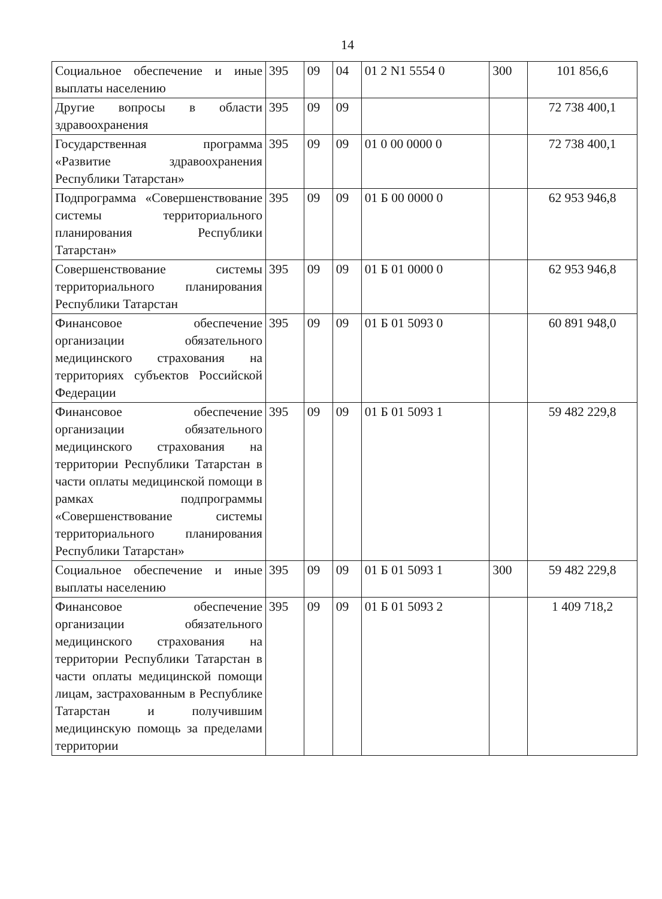14
| Социальное обеспечение и иные выплаты населению | 395 | 09 | 04 | 01 2 N1 5554 0 | 300 | 101 856,6 |
| Другие вопросы в области здравоохранения | 395 | 09 | 09 | | | 72 738 400,1 |
| Государственная программа «Развитие здравоохранения Республики Татарстан» | 395 | 09 | 09 | 01 0 00 0000 0 | | 72 738 400,1 |
| Подпрограмма «Совершенствование системы территориального планирования Республики Татарстан» | 395 | 09 | 09 | 01 Б 00 0000 0 | | 62 953 946,8 |
| Совершенствование системы территориального планирования Республики Татарстан | 395 | 09 | 09 | 01 Б 01 0000 0 | | 62 953 946,8 |
| Финансовое обеспечение организации обязательного медицинского страхования на территориях субъектов Российской Федерации | 395 | 09 | 09 | 01 Б 01 5093 0 | | 60 891 948,0 |
| Финансовое обеспечение организации обязательного медицинского страхования на территории Республики Татарстан в части оплаты медицинской помощи в рамках подпрограммы «Совершенствование системы территориального планирования Республики Татарстан» | 395 | 09 | 09 | 01 Б 01 5093 1 | | 59 482 229,8 |
| Социальное обеспечение и иные выплаты населению | 395 | 09 | 09 | 01 Б 01 5093 1 | 300 | 59 482 229,8 |
| Финансовое обеспечение организации обязательного медицинского страхования на территории Республики Татарстан в части оплаты медицинской помощи лицам, застрахованным в Республике Татарстан и получившим медицинскую помощь за пределами территории | 395 | 09 | 09 | 01 Б 01 5093 2 | | 1 409 718,2 |